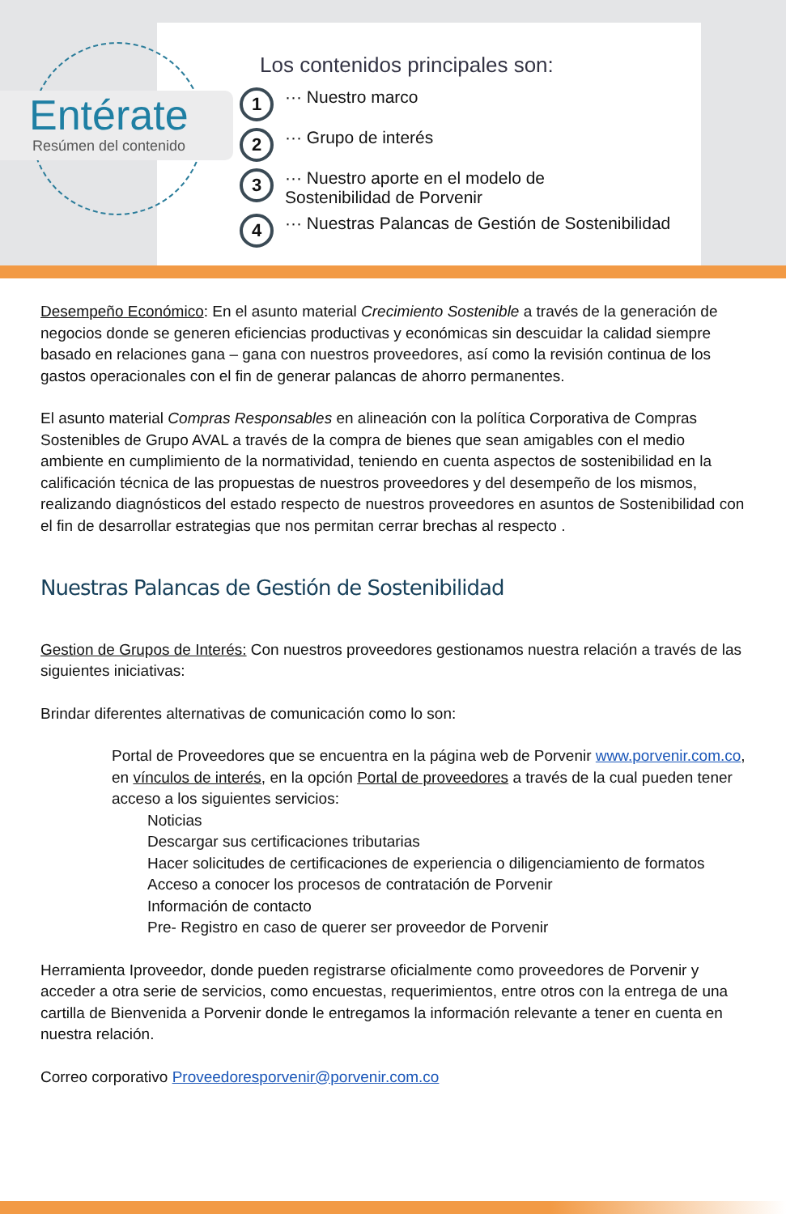Entérate
Resúmen del contenido
Los contenidos principales son:
1 ··· Nuestro marco
2 ··· Grupo de interés
3 ··· Nuestro aporte en el modelo de
Sostenibilidad de Porvenir
4 ··· Nuestras Palancas de Gestión de Sostenibilidad
Desempeño Económico: En el asunto material Crecimiento Sostenible a través de la generación de negocios donde se generen eficiencias productivas y económicas sin descuidar la calidad siempre basado en relaciones gana – gana con nuestros proveedores, así como la revisión continua de los gastos operacionales con el fin de generar palancas de ahorro permanentes.
El asunto material Compras Responsables en alineación con la política Corporativa de Compras Sostenibles de Grupo AVAL a través de la compra de bienes que sean amigables con el medio ambiente en cumplimiento de la normatividad, teniendo en cuenta aspectos de sostenibilidad en la calificación técnica de las propuestas de nuestros proveedores y del desempeño de los mismos, realizando diagnósticos del estado respecto de nuestros proveedores en asuntos de Sostenibilidad con el fin de desarrollar estrategias que nos permitan cerrar brechas al respecto .
Nuestras Palancas de Gestión de Sostenibilidad
Gestion de Grupos de Interés: Con nuestros proveedores gestionamos nuestra relación a través de las siguientes iniciativas:
Brindar diferentes alternativas de comunicación como lo son:
Portal de Proveedores que se encuentra en la página web de Porvenir www.porvenir.com.co, en vínculos de interés, en la opción Portal de proveedores a través de la cual pueden tener acceso a los siguientes servicios:
Noticias
Descargar sus certificaciones tributarias
Hacer solicitudes de certificaciones de experiencia o diligenciamiento de formatos
Acceso a conocer los procesos de contratación de Porvenir
Información de contacto
Pre- Registro en caso de querer ser proveedor de Porvenir
Herramienta Iproveedor, donde pueden registrarse oficialmente como proveedores de Porvenir y acceder a otra serie de servicios, como encuestas, requerimientos, entre otros con la entrega de una cartilla de Bienvenida a Porvenir donde le entregamos la información relevante a tener en cuenta en nuestra relación.
Correo corporativo Proveedoresporvenir@porvenir.com.co